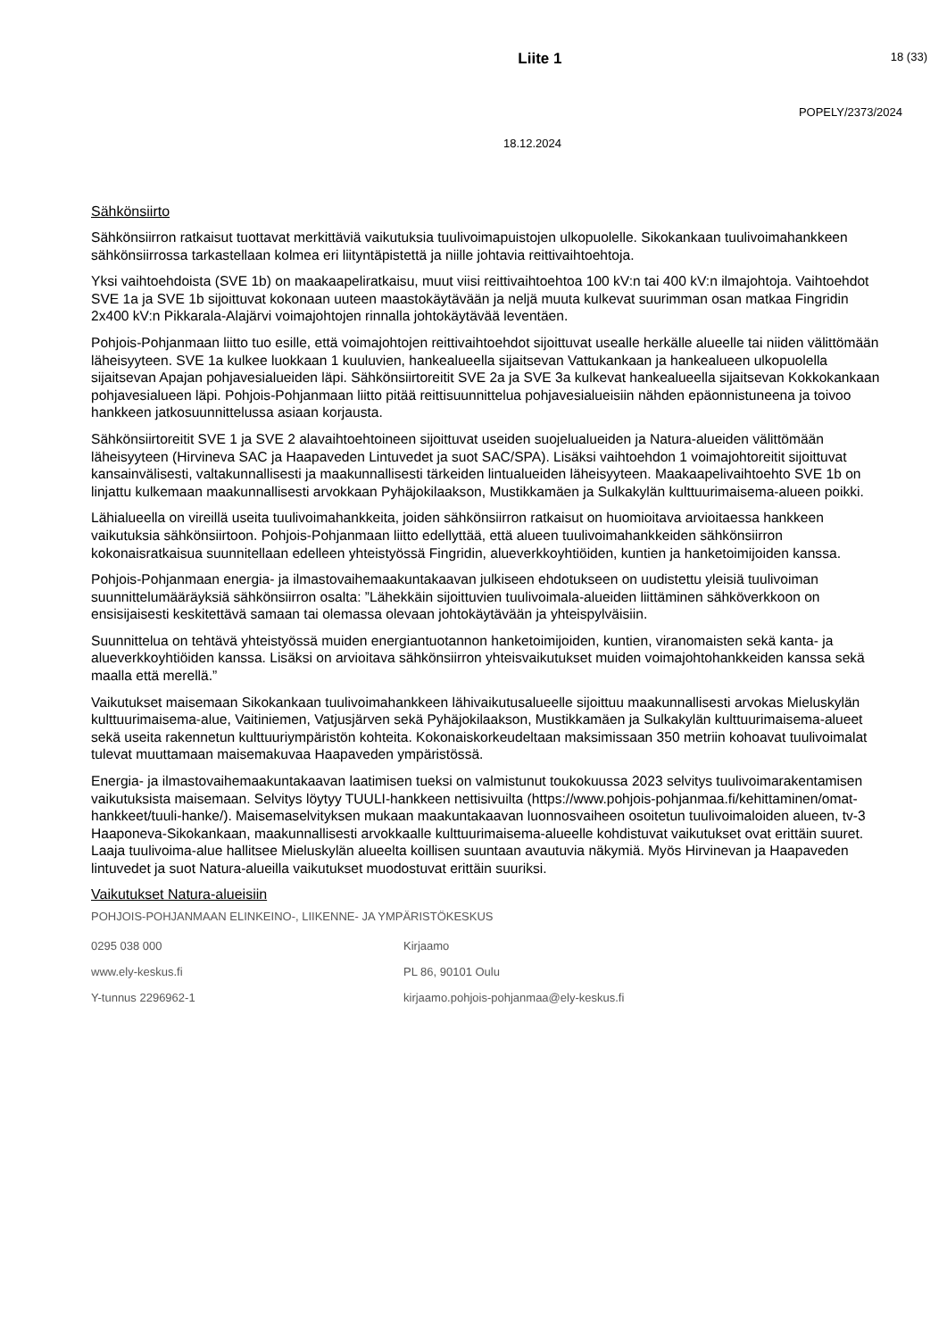Liite 1
18 (33)
POPELY/2373/2024
18.12.2024
Sähkönsiirto
Sähkönsiirron ratkaisut tuottavat merkittäviä vaikutuksia tuulivoimapuistojen ulkopuolelle. Sikokankaan tuulivoimahankkeen sähkönsiirrossa tarkastellaan kolmea eri liityntäpistettä ja niille johtavia reittivaihtoehtoja.
Yksi vaihtoehdoista (SVE 1b) on maakaapeliratkaisu, muut viisi reittivaihtoehtoa 100 kV:n tai 400 kV:n ilmajohtoja. Vaihtoehdot SVE 1a ja SVE 1b sijoittuvat kokonaan uuteen maastokäytävään ja neljä muuta kulkevat suurimman osan matkaa Fingridin 2x400 kV:n Pikkarala-Alajärvi voimajohtojen rinnalla johtokäytävää leventäen.
Pohjois-Pohjanmaan liitto tuo esille, että voimajohtojen reittivaihtoehdot sijoittuvat usealle herkälle alueelle tai niiden välittömään läheisyyteen. SVE 1a kulkee luokkaan 1 kuuluvien, hankealueella sijaitsevan Vattukankaan ja hankealueen ulkopuolella sijaitsevan Apajan pohjavesialueiden läpi. Sähkönsiirtoreitit SVE 2a ja SVE 3a kulkevat hankealueella sijaitsevan Kokkokankaan pohjavesialueen läpi. Pohjois-Pohjanmaan liitto pitää reittisuunnittelua pohjavesialueisiin nähden epäonnistuneena ja toivoo hankkeen jatkosuunnittelussa asiaan korjausta.
Sähkönsiirtoreitit SVE 1 ja SVE 2 alavaihtoehtoineen sijoittuvat useiden suojelualueiden ja Natura-alueiden välittömään läheisyyteen (Hirvineva SAC ja Haapaveden Lintuvedet ja suot SAC/SPA). Lisäksi vaihtoehdon 1 voimajohtoreitit sijoittuvat kansainvälisesti, valtakunnallisesti ja maakunnallisesti tärkeiden lintualueiden läheisyyteen. Maakaapelivaihtoehto SVE 1b on linjattu kulkemaan maakunnallisesti arvokkaan Pyhäjokilaakson, Mustikkamäen ja Sulkakylän kulttuurimaisema-alueen poikki.
Lähialueella on vireillä useita tuulivoimahankkeita, joiden sähkönsiirron ratkaisut on huomioitava arvioitaessa hankkeen vaikutuksia sähkönsiirtoon. Pohjois-Pohjanmaan liitto edellyttää, että alueen tuulivoimahankkeiden sähkönsiirron kokonaisratkaisua suunnitellaan edelleen yhteistyössä Fingridin, alueverkkoyhtiöiden, kuntien ja hanketoimijoiden kanssa.
Pohjois-Pohjanmaan energia- ja ilmastovaihemaakuntakaavan julkiseen ehdotukseen on uudistettu yleisiä tuulivoiman suunnittelumääräyksiä sähkönsiirron osalta: ”Lähekkäin sijoittuvien tuulivoimala-alueiden liittäminen sähköverkkoon on ensisijaisesti keskitettävä samaan tai olemassa olevaan johtokäytävään ja yhteispylväisiin.
Suunnittelua on tehtävä yhteistyössä muiden energiantuotannon hanketoimijoiden, kuntien, viranomaisten sekä kanta- ja alueverkkoyhtiöiden kanssa. Lisäksi on arvioitava sähkönsiirron yhteisvaikutukset muiden voimajohtohankkeiden kanssa sekä maalla että merellä.”
Vaikutukset maisemaan Sikokankaan tuulivoimahankkeen lähivaikutusalueelle sijoittuu maakunnallisesti arvokas Mieluskylän kulttuurimaisema-alue, Vaitiniemen, Vatjusjärven sekä Pyhäjokilaakson, Mustikkamäen ja Sulkakylän kulttuurimaisema-alueet sekä useita rakennetun kulttuuriympäristön kohteita. Kokonaiskorkeudeltaan maksimissaan 350 metriin kohoavat tuulivoimalat tulevat muuttamaan maisemakuvaa Haapaveden ympäristössä.
Energia- ja ilmastovaihemaakuntakaavan laatimisen tueksi on valmistunut toukokuussa 2023 selvitys tuulivoimarakentamisen vaikutuksista maisemaan. Selvitys löytyy TUULI-hankkeen nettisivuilta (https://www.pohjois-pohjanmaa.fi/kehittaminen/omat-hankkeet/tuuli-hanke/). Maisemaselvityksen mukaan maakuntakaavan luonnosvaiheen osoitetun tuulivoimaloiden alueen, tv-3 Haaponeva-Sikokankaan, maakunnallisesti arvokkaalle kulttuurimaisema-alueelle kohdistuvat vaikutukset ovat erittäin suuret. Laaja tuulivoima-alue hallitsee Mieluskylän alueelta koillisen suuntaan avautuvia näkymiä. Myös Hirvinevan ja Haapaveden lintuvedet ja suot Natura-alueilla vaikutukset muodostuvat erittäin suuriksi.
Vaikutukset Natura-alueisiin
POHJOIS-POHJANMAAN ELINKEINO-, LIIKENNE- JA YMPÄRISTÖKESKUS
0295 038 000
Kirjaamo
www.ely-keskus.fi
PL 86, 90101 Oulu
Y-tunnus 2296962-1
kirjaamo.pohjois-pohjanmaa@ely-keskus.fi